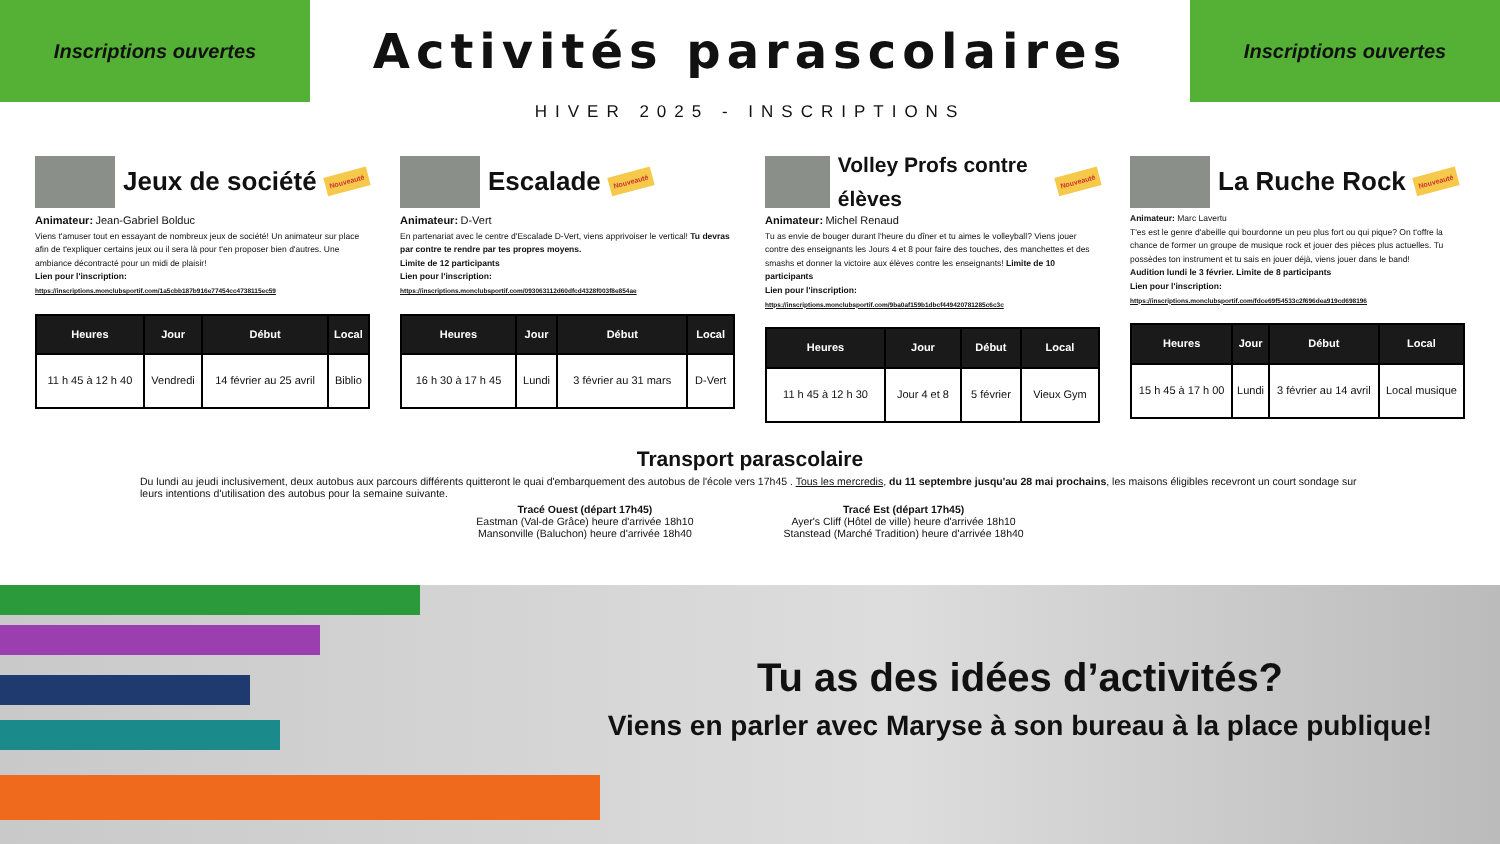Inscriptions ouvertes
Activités parascolaires
Inscriptions ouvertes
HIVER 2025 - INSCRIPTIONS
Jeux de société
Nouveauté
Animateur: Jean-Gabriel Bolduc
Viens t'amuser tout en essayant de nombreux jeux de société! Un animateur sur place afin de t'expliquer certains jeux ou il sera là pour t'en proposer bien d'autres. Une ambiance décontracté pour un midi de plaisir!
Lien pour l'inscription:
https://inscriptions.monclubsportif.com/1a5cbb187b916e77454cc4738115ec59
| Heures | Jour | Début | Local |
| --- | --- | --- | --- |
| 11 h 45 à 12 h 40 | Vendredi | 14 février au 25 avril | Biblio |
Escalade
Nouveauté
Animateur: D-Vert
En partenariat avec le centre d'Escalade D-Vert, viens apprivoiser le vertical! Tu devras par contre te rendre par tes propres moyens.
Limite de 12 participants
Lien pour l'inscription:
https://inscriptions.monclubsportif.com/093063112d60dfcd4328f003f8e854ae
| Heures | Jour | Début | Local |
| --- | --- | --- | --- |
| 16 h 30 à 17 h 45 | Lundi | 3 février au 31 mars | D-Vert |
Volley Profs contre élèves
Nouveauté
Animateur: Michel Renaud
Tu as envie de bouger durant l'heure du dîner et tu aimes le volleyball? Viens jouer contre des enseignants les Jours 4 et 8 pour faire des touches, des manchettes et des smashs et donner la victoire aux élèves contre les enseignants! Limite de 10 participants
Lien pour l'inscription:
https://inscriptions.monclubsportif.com/9ba0af159b1dbcf449420781285c6c3c
| Heures | Jour | Début | Local |
| --- | --- | --- | --- |
| 11 h 45 à 12 h 30 | Jour 4 et 8 | 5 février | Vieux Gym |
La Ruche Rock
Nouveauté
Animateur: Marc Lavertu
T'es est le genre d'abeille qui bourdonne un peu plus fort ou qui pique? On t'offre la chance de former un groupe de musique rock et jouer des pièces plus actuelles. Tu possèdes ton instrument et tu sais en jouer déjà, viens jouer dans le band!
Audition lundi le 3 février. Limite de 8 participants
Lien pour l'inscription:
https://inscriptions.monclubsportif.com/fdce69f54533c2f696dea919cd698196
| Heures | Jour | Début | Local |
| --- | --- | --- | --- |
| 15 h 45 à 17 h 00 | Lundi | 3 février au 14 avril | Local musique |
Transport parascolaire
Du lundi au jeudi inclusivement, deux autobus aux parcours différents quitteront le quai d'embarquement des autobus de l'école vers 17h45 . Tous les mercredis, du 11 septembre jusqu'au 28 mai prochains, les maisons éligibles recevront un court sondage sur leurs intentions d'utilisation des autobus pour la semaine suivante.
Tracé Ouest (départ 17h45)
Eastman (Val-de Grâce) heure d'arrivée 18h10
Mansonville (Baluchon) heure d'arrivée 18h40
Tracé Est (départ 17h45)
Ayer's Cliff (Hôtel de ville) heure d'arrivée 18h10
Stanstead (Marché Tradition) heure d'arrivée 18h40
Tu as des idées d’activités?
Viens en parler avec Maryse à son bureau à la place publique!